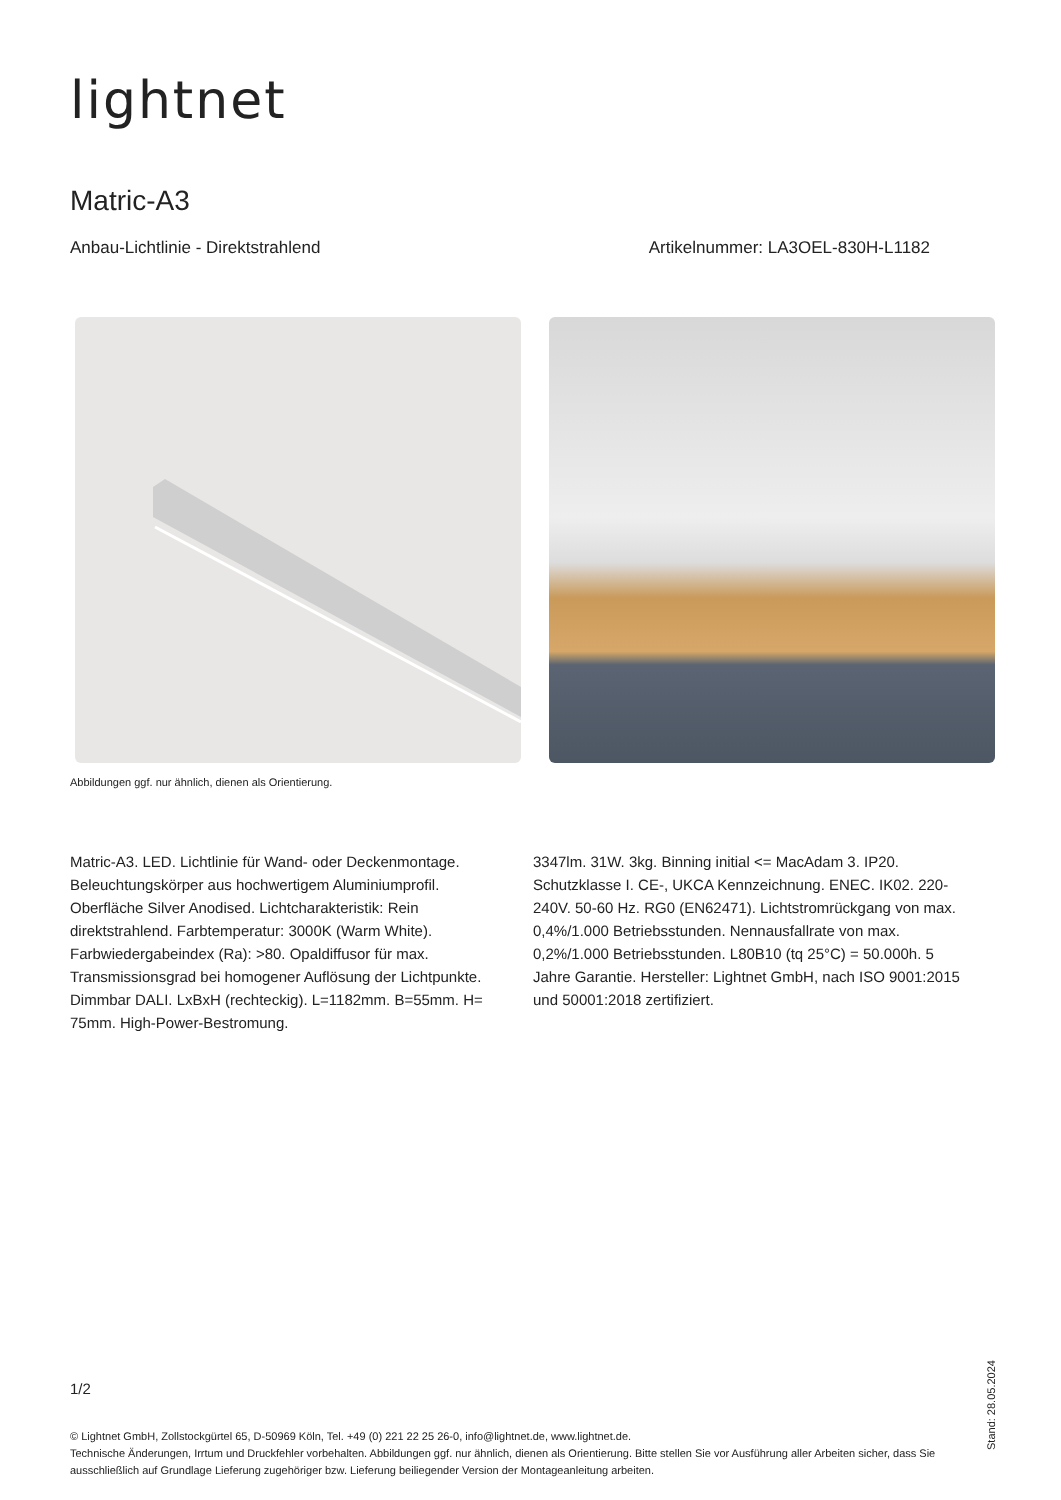lightnet
Matric-A3
Anbau-Lichtlinie - Direktstrahlend Artikelnummer: LA3OEL-830H-L1182
Abbildungen ggf. nur ähnlich, dienen als Orientierung.
Matric-A3. LED. Lichtlinie für Wand- oder Deckenmontage. Beleuchtungskörper aus hochwertigem Aluminiumprofil. Oberfläche Silver Anodised. Lichtcharakteristik: Rein direktstrahlend. Farbtemperatur: 3000K (Warm White). Farbwiedergabeindex (Ra): >80. Opaldiffusor für max. Transmissionsgrad bei homogener Auflösung der Lichtpunkte. Dimmbar DALI. LxBxH (rechteckig). L=1182mm. B=55mm. H= 75mm. High-Power-Bestromung.
3347lm. 31W. 3kg. Binning initial <= MacAdam 3. IP20. Schutzklasse I. CE-, UKCA Kennzeichnung. ENEC. IK02. 220-240V. 50-60 Hz. RG0 (EN62471). Lichtstromrückgang von max. 0,4%/1.000 Betriebsstunden. Nennausfallrate von max. 0,2%/1.000 Betriebsstunden. L80B10 (tq 25°C) = 50.000h. 5 Jahre Garantie. Hersteller: Lightnet GmbH, nach ISO 9001:2015 und 50001:2018 zertifiziert.
1/2
© Lightnet GmbH, Zollstockgürtel 65, D-50969 Köln, Tel. +49 (0) 221 22 25 26-0, info@lightnet.de, www.lightnet.de.
Technische Änderungen, Irrtum und Druckfehler vorbehalten. Abbildungen ggf. nur ähnlich, dienen als Orientierung. Bitte stellen Sie vor Ausführung aller Arbeiten sicher, dass Sie ausschließlich auf Grundlage Lieferung zugehöriger bzw. Lieferung beiliegender Version der Montageanleitung arbeiten.
Stand: 28.05.2024